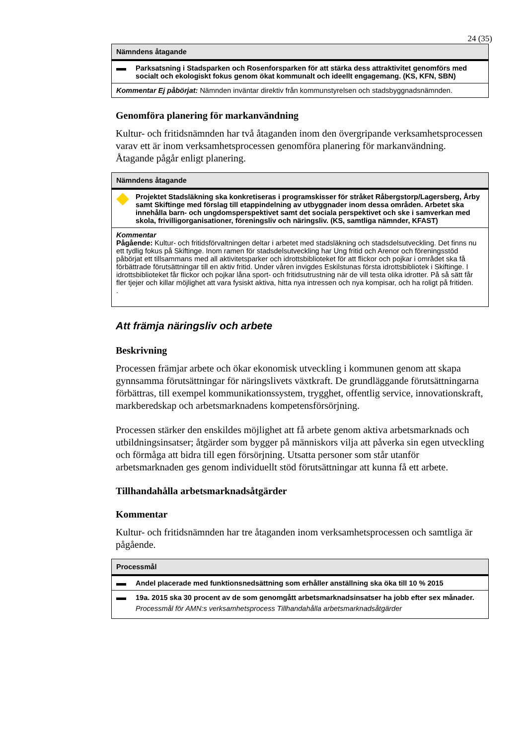24 (35)
| Nämndens åtagande | |
| --- | --- |
| | Parksatsning i Stadsparken och Rosenforsparken för att stärka dess attraktivitet genomförs med socialt och ekologiskt fokus genom ökat kommunalt och ideellt engagemang. (KS, KFN, SBN) |
| Kommentar Ej påbörjat: Nämnden inväntar direktiv från kommunstyrelsen och stadsbyggnadsnämnden. | |
Genomföra planering för markanvändning
Kultur- och fritidsnämnden har två åtaganden inom den övergripande verksamhetsprocessen varav ett är inom verksamhetsprocessen genomföra planering för markanvändning. Åtagande pågår enligt planering.
| Nämndens åtagande | |
| --- | --- |
| | Projektet Stadsläkning ska konkretiseras i programskisser för stråket Råbergstorp/Lagersberg, Årby samt Skiftinge med förslag till etappindelning av utbyggnader inom dessa områden. Arbetet ska innehålla barn- och ungdomsperspektivet samt det sociala perspektivet och ske i samverkan med skola, frivilligorganisationer, föreningsliv och näringsliv. (KS, samtliga nämnder, KFAST) |
| Kommentar Pågående: Kultur- och fritidsförvaltningen deltar i arbetet med stadsläkning och stadsdelsutveckling. Det finns nu ett tydlig fokus på Skiftinge. Inom ramen för stadsdelsutveckling har Ung fritid och Arenor och föreningsstöd påbörjat ett tillsammans med all aktivitetsparker och idrottsbiblioteket för att flickor och pojkar i området ska få förbättrade förutsättningar till en aktiv fritid. Under våren invigdes Eskilstunas första idrottsbibliotek i Skiftinge. I idrottsbiblioteket får flickor och pojkar låna sport- och fritidsutrustning när de vill testa olika idrotter. På så sätt får fler tjejer och killar möjlighet att vara fysiskt aktiva, hitta nya intressen och nya kompisar, och ha roligt på fritiden. . | |
Att främja näringsliv och arbete
Beskrivning
Processen främjar arbete och ökar ekonomisk utveckling i kommunen genom att skapa gynnsamma förutsättningar för näringslivets växtkraft. De grundläggande förutsättningarna förbättras, till exempel kommunikationssystem, trygghet, offentlig service, innovationskraft, markberedskap och arbetsmarknadens kompetensförsörjning.
Processen stärker den enskildes möjlighet att få arbete genom aktiva arbetsmarknads och utbildningsinsatser; åtgärder som bygger på människors vilja att påverka sin egen utveckling och förmåga att bidra till egen försörjning. Utsatta personer som står utanför arbetsmarknaden ges genom individuellt stöd förutsättningar att kunna få ett arbete.
Tillhandahålla arbetsmarknadsåtgärder
Kommentar
Kultur- och fritidsnämnden har tre åtaganden inom verksamhetsprocessen och samtliga är pågående.
| Processmål | |
| --- | --- |
| | Andel placerade med funktionsnedsättning som erhåller anställning ska öka till 10 % 2015 |
| | 19a. 2015 ska 30 procent av de som genomgått arbetsmarknadsinsatser ha jobb efter sex månader. Processmål för AMN:s verksamhetsprocess Tillhandahålla arbetsmarknadsåtgärder |